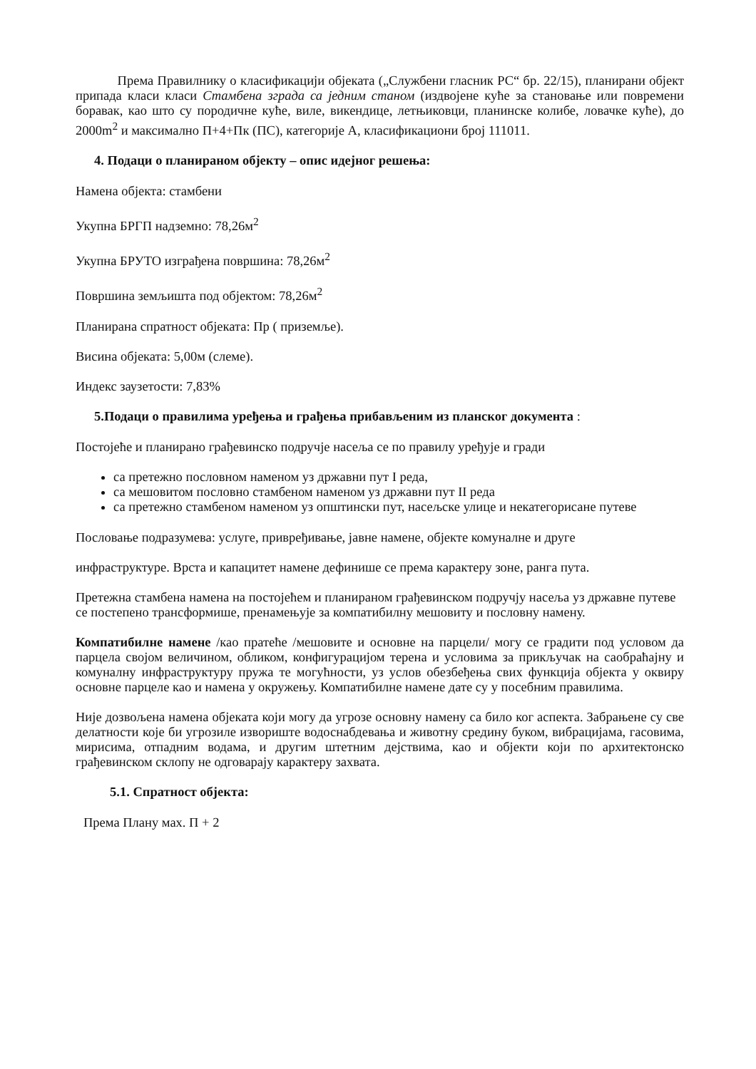Према Правилнику о класификацији објеката („Службени гласник РС“ бр. 22/15), планирани објект припада класи класи Стамбена зграда са једним станом (издвојене куће за становање или повремени боравак, као што су породичне куће, виле, викендице, летњиковци, планинске колибе, ловачке куће), до 2000m<sup>2</sup> и максимално П+4+Пк (ПС), категорије А, класификациони број 111011.
4. Подаци о планираном објекту – опис идејног решења:
Намена објекта: стамбени
Укупна БРГП надземно: 78,26м<sup>2</sup>
Укупна БРУТО изграђена површина: 78,26м<sup>2</sup>
Површина земљишта под објектом: 78,26м<sup>2</sup>
Планирана спратност објеката: Пр ( приземље).
Висина објеката: 5,00м (слеме).
Индекс заузетости: 7,83%
5.Подаци о правилима уређења и грађења прибављеним из планског документа :
Постојеће и планирано грађевинско подручје насеља се по правилу уређује и гради
са претежно пословном наменом уз државни пут I реда,
са мешовитом пословно стамбеном наменом уз државни пут II реда
са претежно стамбеном наменом уз општински пут, насељске улице и некатегорисане путеве
Пословање подразумева: услуге, привређивање, јавне намене, објекте комуналне и друге
инфраструктуре. Врста и капацитет намене дефинише се према карактеру зоне, ранга пута.
Претежна стамбена намена на постојећем и планираном грађевинском подручју насеља уз државне путеве се постепено трансформише, пренамењује за компатибилну мешовиту и пословну намену.
Компатибилне намене /као пратеће /мешовите и основне на парцели/ могу се градити под условом да парцела својом величином, обликом, конфигурацијом терена и условима за прикључак на саобраћајну и комуналну инфраструктуру пружа те могућности, уз услов обезбеђења свих функција објекта у оквиру основне парцеле као и намена у окружењу. Компатибилне намене дате су у посебним правилима.
Није дозвољена намена објеката који могу да угрозе основну намену са било ког аспекта. Забрањене су све делатности које би угрозиле извориште водоснабдевања и животну средину буком, вибрацијама, гасовима, мирисима, отпадним водама, и другим штетним дејствима, као и објекти који по архитектонско грађевинском склопу не одговарају карактеру захвата.
5.1. Спратност објекта:
Према Плану мах. П + 2